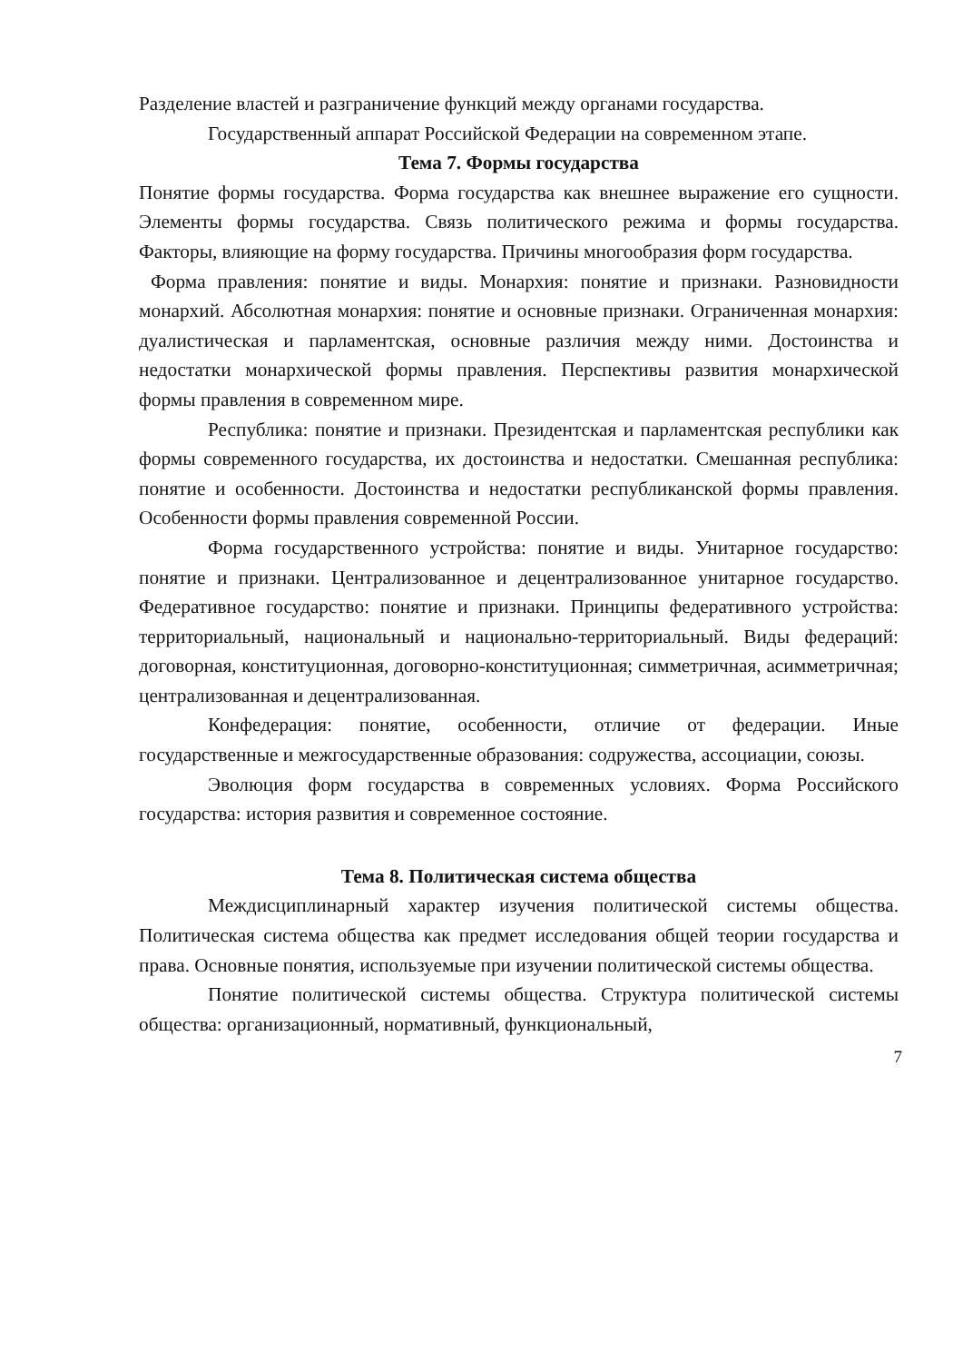Разделение властей и разграничение функций между органами государства.
Государственный аппарат Российской Федерации на современном этапе.
Тема 7. Формы государства
Понятие формы государства. Форма государства как внешнее выражение его сущности. Элементы формы государства. Связь политического режима и формы государства. Факторы, влияющие на форму государства. Причины многообразия форм государства.
Форма правления: понятие и виды. Монархия: понятие и признаки. Разновидности монархий. Абсолютная монархия: понятие и основные признаки. Ограниченная монархия: дуалистическая и парламентская, основные различия между ними. Достоинства и недостатки монархической формы правления. Перспективы развития монархической формы правления в современном мире.
Республика: понятие и признаки. Президентская и парламентская республики как формы современного государства, их достоинства и недостатки. Смешанная республика: понятие и особенности. Достоинства и недостатки республиканской формы правления. Особенности формы правления современной России.
Форма государственного устройства: понятие и виды. Унитарное государство: понятие и признаки. Централизованное и децентрализованное унитарное государство. Федеративное государство: понятие и признаки. Принципы федеративного устройства: территориальный, национальный и национально-территориальный. Виды федераций: договорная, конституционная, договорно-конституционная; симметричная, асимметричная; централизованная и децентрализованная.
Конфедерация: понятие, особенности, отличие от федерации. Иные государственные и межгосударственные образования: содружества, ассоциации, союзы.
Эволюция форм государства в современных условиях. Форма Российского государства: история развития и современное состояние.
Тема 8. Политическая система общества
Междисциплинарный характер изучения политической системы общества. Политическая система общества как предмет исследования общей теории государства и права. Основные понятия, используемые при изучении политической системы общества.
Понятие политической системы общества. Структура политической системы общества: организационный, нормативный, функциональный,
7